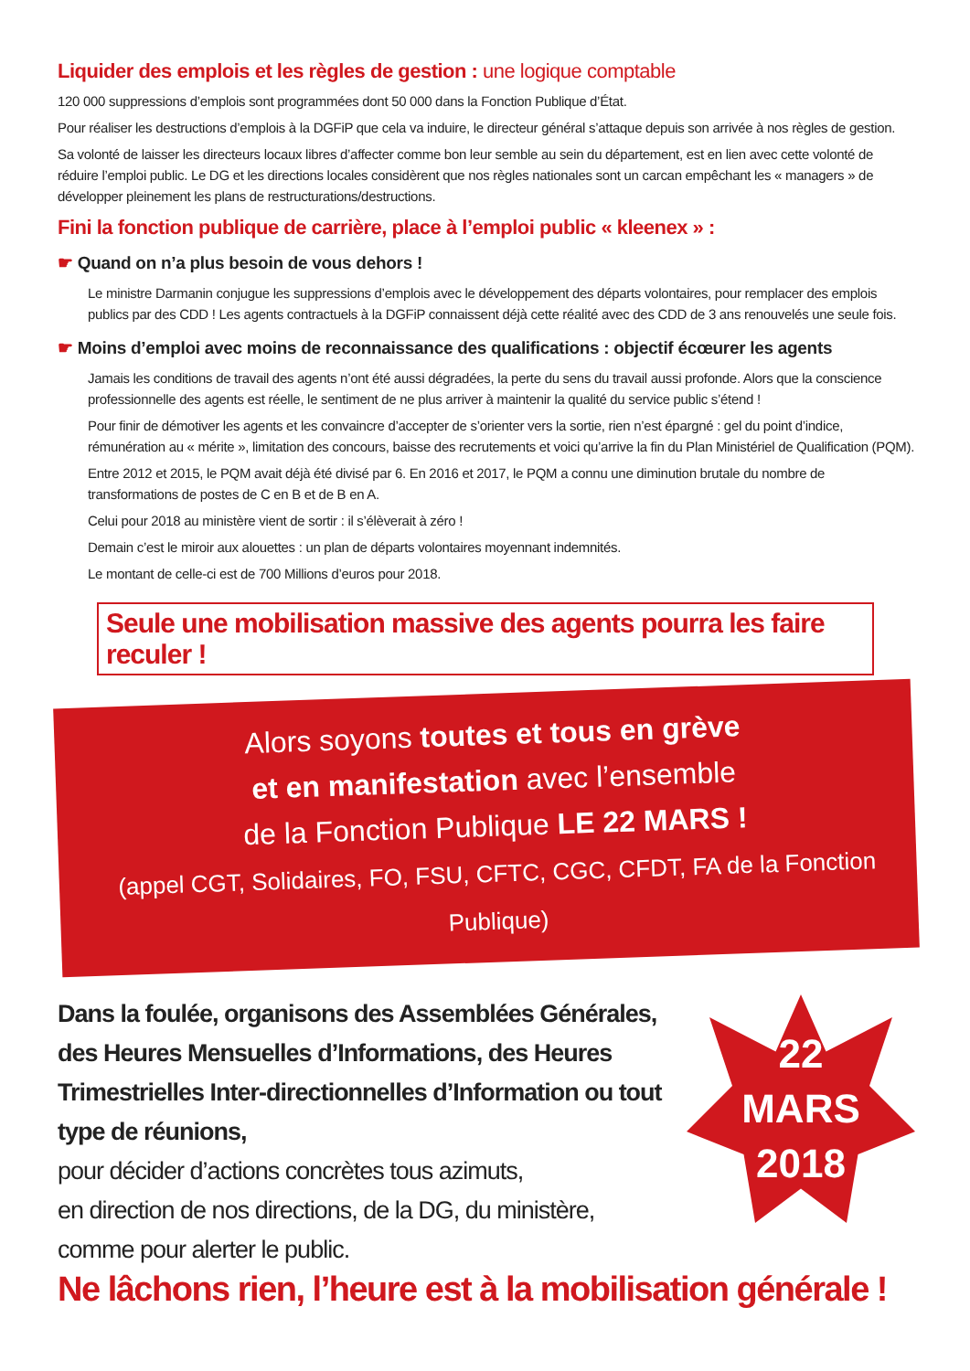Liquider des emplois et les règles de gestion : une logique comptable
120 000 suppressions d’emplois sont programmées dont 50 000 dans la Fonction Publique d’État.
Pour réaliser les destructions d’emplois à la DGFiP que cela va induire, le directeur général s’attaque depuis son arrivée à nos règles de gestion.
Sa volonté de laisser les directeurs locaux libres d’affecter comme bon leur semble au sein du département, est en lien avec cette volonté de réduire l’emploi public. Le DG et les directions locales considèrent que nos règles nationales sont un carcan empêchant les « managers » de développer pleinement les plans de restructurations/destructions.
Fini la fonction publique de carrière, place à l’emploi public « kleenex » :
☛ Quand on n’a plus besoin de vous dehors !
Le ministre Darmanin conjugue les suppressions d’emplois avec le développement des départs volontaires, pour remplacer des emplois publics par des CDD ! Les agents contractuels à la DGFiP connaissent déjà cette réalité avec des CDD de 3 ans renouvelés une seule fois.
☛ Moins d’emploi avec moins de reconnaissance des qualifications : objectif écœurer les agents
Jamais les conditions de travail des agents n’ont été aussi dégradées, la perte du sens du travail aussi profonde. Alors que la conscience professionnelle des agents est réelle, le sentiment de ne plus arriver à maintenir la qualité du service public s’étend !
Pour finir de démotiver les agents et les convaincre d’accepter de s’orienter vers la sortie, rien n’est épargné : gel du point d’indice, rémunération au « mérite », limitation des concours, baisse des recrutements et voici qu’arrive la fin du Plan Ministériel de Qualification (PQM).
Entre 2012 et 2015, le PQM avait déjà été divisé par 6. En 2016 et 2017, le PQM a connu une diminution brutale du nombre de transformations de postes de C en B et de B en A.
Celui pour 2018 au ministère vient de sortir : il s’élèverait à zéro !
Demain c’est le miroir aux alouettes : un plan de départs volontaires moyennant indemnités.
Le montant de celle-ci est de 700 Millions d’euros pour 2018.
Seule une mobilisation massive des agents pourra les faire reculer !
Alors soyons toutes et tous en grève
et en manifestation avec l’ensemble
de la Fonction Publique LE 22 MARS !
(appel CGT, Solidaires, FO, FSU, CFTC, CGC, CFDT, FA de la Fonction Publique)
Dans la foulée, organisons des Assemblées Générales, des Heures Mensuelles d’Informations, des Heures Trimestrielles Inter-directionnelles d’Information ou tout type de réunions,
pour décider d’actions concrètes tous azimuts,
en direction de nos directions, de la DG, du ministère,
comme pour alerter le public.
22
MARS
2018
Ne lâchons rien, l’heure est à la mobilisation générale !